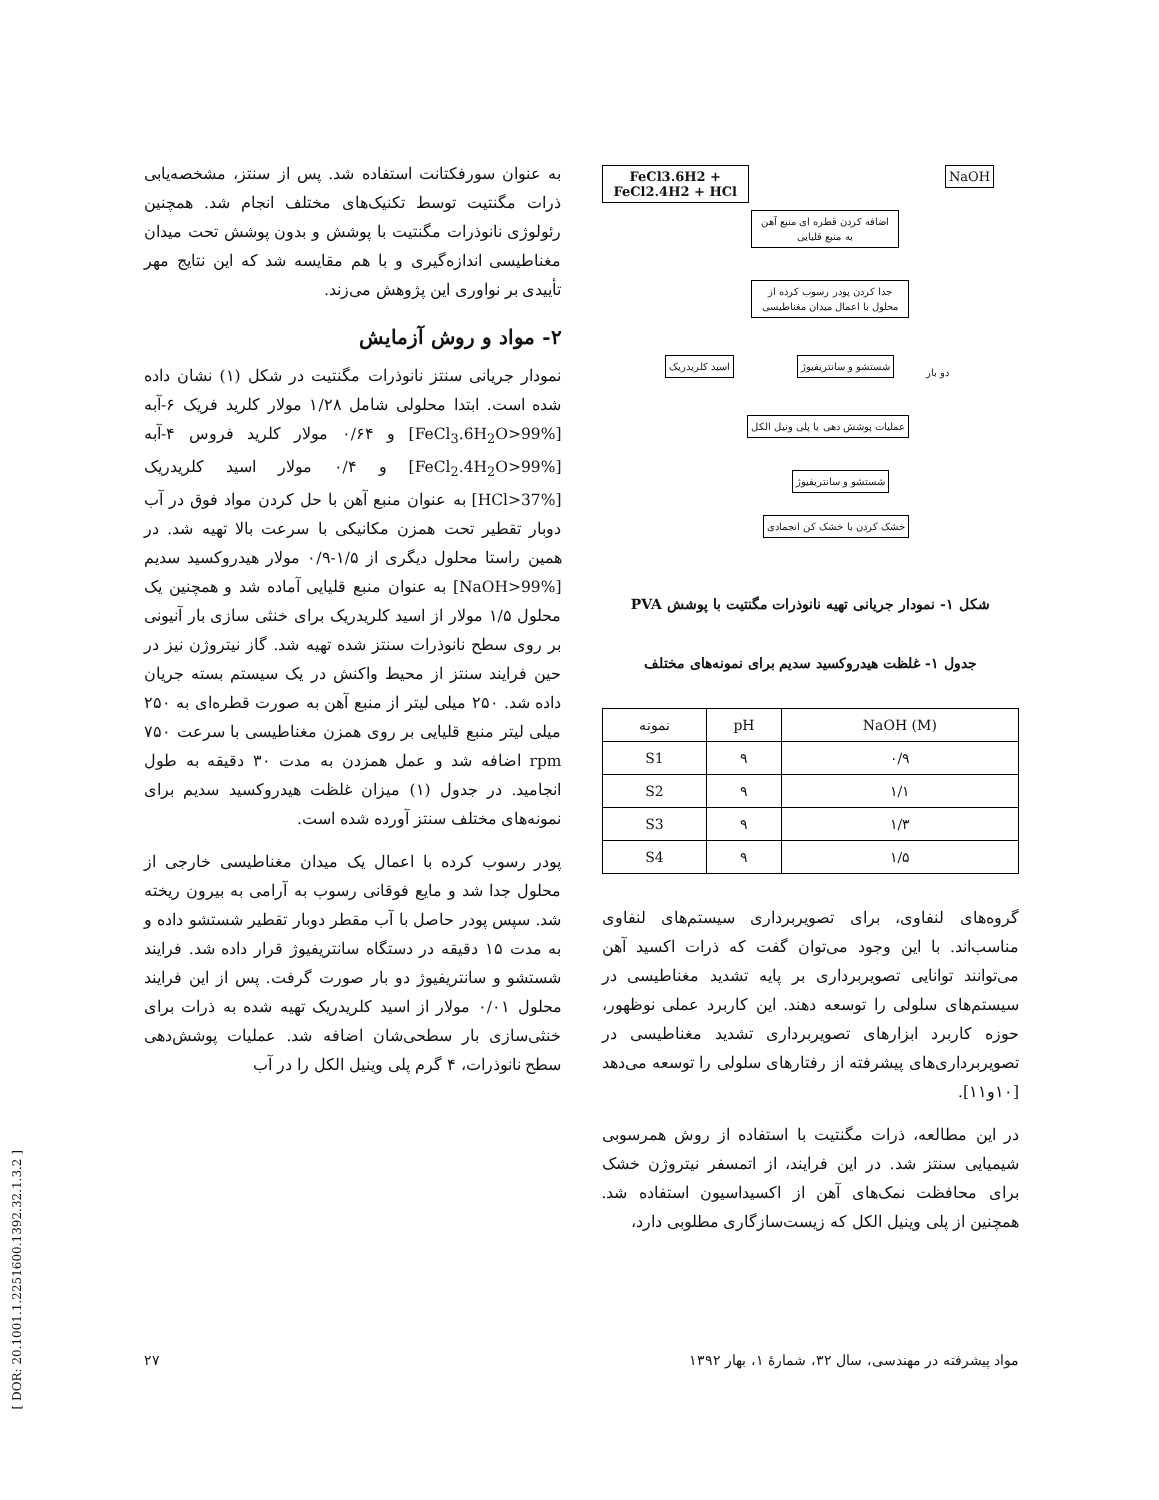FeCl3.6H2 + FeCl2.4H2 + HCl NaOH
اضافه کردن قطره ای منبع آهن به منبع قلیایی
جدا کردن پودر رسوب کرده از محلول با اعمال میدان مغناطیسی
اسید کلریدریک شستشو و سانتریفیوژ دو بار
عملیات پوشش دهی با پلی ونیل الکل
شستشو و سانتریفیوژ
خشک کردن با خشک کن انجمادی
شکل ۱- نمودار جریانی تهیه نانوذرات مگنتیت با پوشش PVA
جدول ۱- غلظت هیدروکسید سدیم برای نمونه‌های مختلف
| نمونه | pH | NaOH (M) |
| --- | --- | --- |
| S1 | ۹ | ۰/۹ |
| S2 | ۹ | ۱/۱ |
| S3 | ۹ | ۱/۳ |
| S4 | ۹ | ۱/۵ |
گروه‌های لنفاوی، برای تصویربرداری سیستم‌های لنفاوی مناسب‌اند. با این وجود می‌توان گفت که ذرات اکسید آهن می‌توانند توانایی تصویربرداری بر پایه تشدید مغناطیسی در سیستم‌های سلولی را توسعه دهند. این کاربرد عملی نوظهور، حوزه کاربرد ابزارهای تصویربرداری تشدید مغناطیسی در تصویربرداری‌های پیشرفته از رفتارهای سلولی را توسعه می‌دهد [۱۰و۱۱].
در این مطالعه، ذرات مگنتیت با استفاده از روش همرسوبی شیمیایی سنتز شد. در این فرایند، از اتمسفر نیتروژن خشک برای محافظت نمک‌های آهن از اکسیداسیون استفاده شد. همچنین از پلی وینیل الکل که زیست‌سازگاری مطلوبی دارد،
به عنوان سورفکتانت استفاده شد. پس از سنتز، مشخصه‌یابی ذرات مگنتیت توسط تکنیک‌های مختلف انجام شد. همچنین رئولوژی نانوذرات مگنتیت با پوشش و بدون پوشش تحت میدان مغناطیسی اندازه‌گیری و با هم مقایسه شد که این نتایج مهر تأییدی بر نواوری این پژوهش می‌زند.
۲- مواد و روش آزمایش
نمودار جریانی سنتز نانوذرات مگنتیت در شکل (۱) نشان داده شده است. ابتدا محلولی شامل ۱/۲۸ مولار کلرید فریک ۶-آبه [FeCl<sub>3</sub>.6H<sub>2</sub>O>99%] و ۰/۶۴ مولار کلرید فروس ۴-آبه [FeCl<sub>2</sub>.4H<sub>2</sub>O>99%] و ۰/۴ مولار اسید کلریدریک [HCl>37%] به عنوان منبع آهن با حل کردن مواد فوق در آب دوبار تقطیر تحت همزن مکانیکی با سرعت بالا تهیه شد. در همین راستا محلول دیگری از ۱/۵-۰/۹ مولار هیدروکسید سدیم [NaOH>99%] به عنوان منبع قلیایی آماده شد و همچنین یک محلول ۱/۵ مولار از اسید کلریدریک برای خنثی سازی بار آنیونی بر روی سطح نانوذرات سنتز شده تهیه شد. گاز نیتروژن نیز در حین فرایند سنتز از محیط واکنش در یک سیستم بسته جریان داده شد. ۲۵۰ میلی لیتر از منبع آهن به صورت قطره‌ای به ۲۵۰ میلی لیتر منبع قلیایی بر روی همزن مغناطیسی با سرعت ۷۵۰ rpm اضافه شد و عمل همزدن به مدت ۳۰ دقیقه به طول انجامید. در جدول (۱) میزان غلظت هیدروکسید سدیم برای نمونه‌های مختلف سنتز آورده شده است.
پودر رسوب کرده با اعمال یک میدان مغناطیسی خارجی از محلول جدا شد و مایع فوقانی رسوب به آرامی به بیرون ریخته شد. سپس پودر حاصل با آب مقطر دوبار تقطیر شستشو داده و به مدت ۱۵ دقیقه در دستگاه سانتریفیوژ قرار داده شد. فرایند شستشو و سانتریفیوژ دو بار صورت گرفت. پس از این فرایند محلول ۰/۰۱ مولار از اسید کلریدریک تهیه شده به ذرات برای خنثی‌سازی بار سطحی‌شان اضافه شد. عملیات پوشش‌دهی سطح نانوذرات، ۴ گرم پلی وینیل الکل را در آب
مواد پیشرفته در مهندسی، سال ۳۲، شمارهٔ ۱، بهار ۱۳۹۲ ۲۷
[ DOR: 20.1001.1.2251600.1392.32.1.3.2 ]